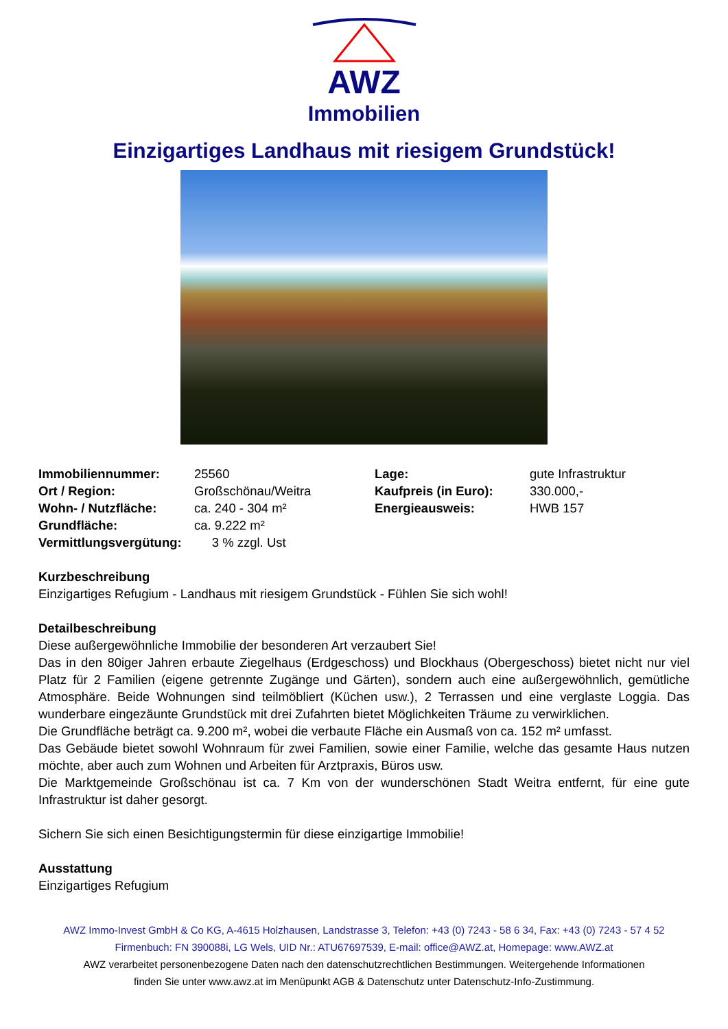AWZ
Immobilien
Einzigartiges Landhaus mit riesigem Grundstück!
| Immobiliennummer: | 25560 | Lage: | gute Infrastruktur |
| Ort / Region: | Großschönau/Weitra | Kaufpreis (in Euro): | 330.000,- |
| Wohn- / Nutzfläche: | ca. 240 - 304 m² | Energieausweis: | HWB 157 |
| Grundfläche: | ca. 9.222 m² | | |
| Vermittlungsvergütung: | 3 % zzgl. Ust | | |
Kurzbeschreibung
Einzigartiges Refugium - Landhaus mit riesigem Grundstück - Fühlen Sie sich wohl!
Detailbeschreibung
Diese außergewöhnliche Immobilie der besonderen Art verzaubert Sie!
Das in den 80iger Jahren erbaute Ziegelhaus (Erdgeschoss) und Blockhaus (Obergeschoss) bietet nicht nur viel Platz für 2 Familien (eigene getrennte Zugänge und Gärten), sondern auch eine außergewöhnlich, gemütliche Atmosphäre. Beide Wohnungen sind teilmöbliert (Küchen usw.), 2 Terrassen und eine verglaste Loggia. Das wunderbare eingezäunte Grundstück mit drei Zufahrten bietet Möglichkeiten Träume zu verwirklichen.
Die Grundfläche beträgt ca. 9.200 m², wobei die verbaute Fläche ein Ausmaß von ca. 152 m² umfasst.
Das Gebäude bietet sowohl Wohnraum für zwei Familien, sowie einer Familie, welche das gesamte Haus nutzen möchte, aber auch zum Wohnen und Arbeiten für Arztpraxis, Büros usw.
Die Marktgemeinde Großschönau ist ca. 7 Km von der wunderschönen Stadt Weitra entfernt, für eine gute Infrastruktur ist daher gesorgt.
Sichern Sie sich einen Besichtigungstermin für diese einzigartige Immobilie!
Ausstattung
Einzigartiges Refugium
AWZ Immo-Invest GmbH & Co KG, A-4615 Holzhausen, Landstrasse 3, Telefon: +43 (0) 7243 - 58 6 34, Fax: +43 (0) 7243 - 57 4 52
Firmenbuch: FN 390088i, LG Wels, UID Nr.: ATU67697539, E-mail: office@AWZ.at, Homepage: www.AWZ.at
AWZ verarbeitet personenbezogene Daten nach den datenschutzrechtlichen Bestimmungen. Weitergehende Informationen
finden Sie unter www.awz.at im Menüpunkt AGB & Datenschutz unter Datenschutz-Info-Zustimmung.